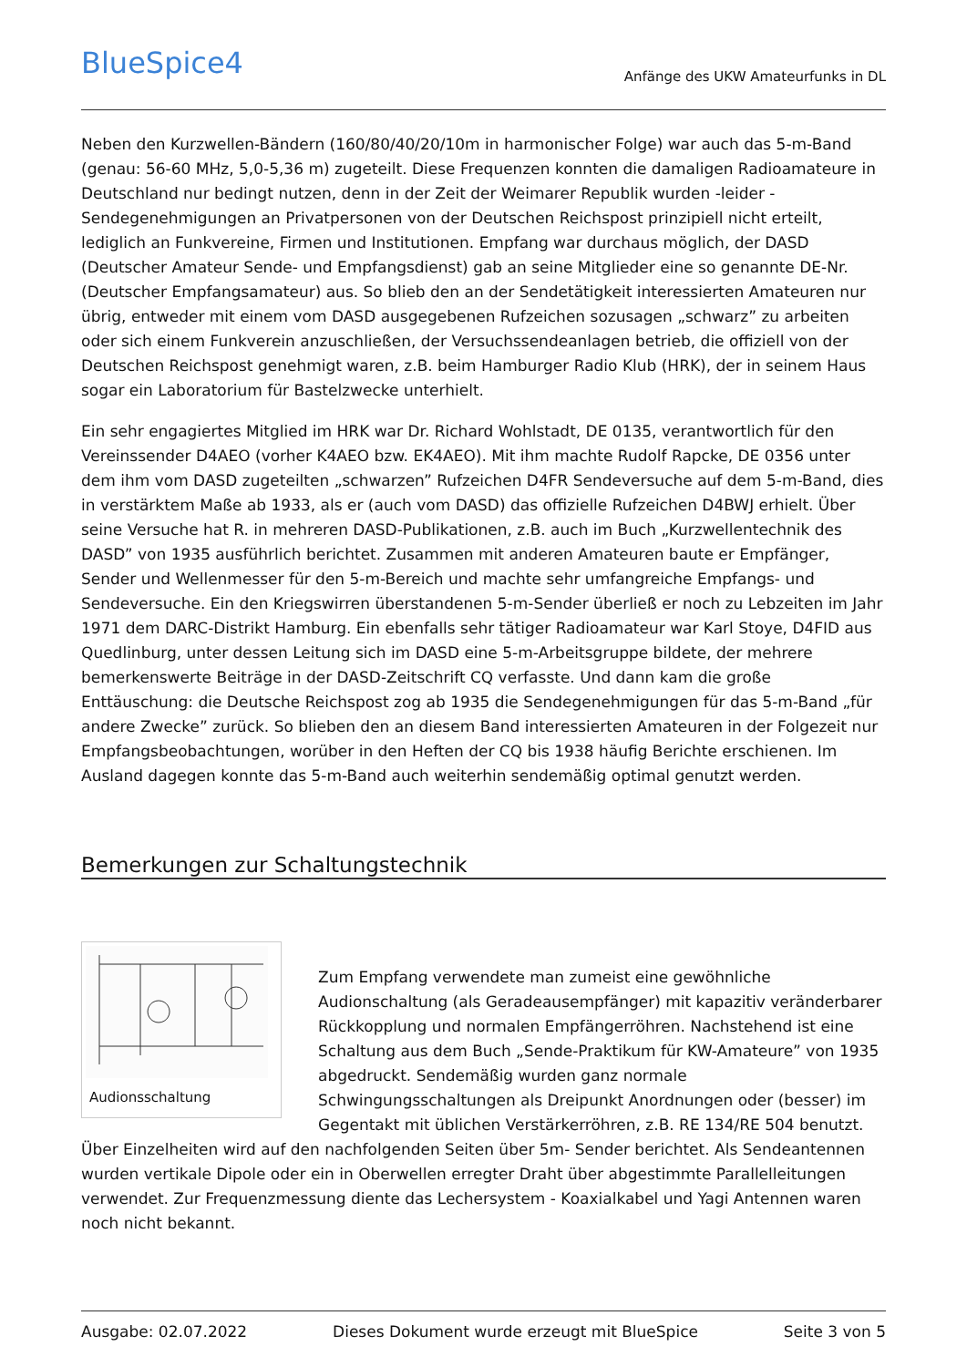BlueSpice4
Anfänge des UKW Amateurfunks in DL
Neben den Kurzwellen-Bändern (160/80/40/20/10m in harmonischer Folge) war auch das 5-m-Band (genau: 56-60 MHz, 5,0-5,36 m) zugeteilt. Diese Frequenzen konnten die damaligen Radioamateure in Deutschland nur bedingt nutzen, denn in der Zeit der Weimarer Republik wurden -leider - Sendegenehmigungen an Privatpersonen von der Deutschen Reichspost prinzipiell nicht erteilt, lediglich an Funkvereine, Firmen und Institutionen. Empfang war durchaus möglich, der DASD (Deutscher Amateur Sende- und Empfangsdienst) gab an seine Mitglieder eine so genannte DE-Nr. (Deutscher Empfangsamateur) aus. So blieb den an der Sendetätigkeit interessierten Amateuren nur übrig, entweder mit einem vom DASD ausgegebenen Rufzeichen sozusagen „schwarz” zu arbeiten oder sich einem Funkverein anzuschließen, der Versuchssendeanlagen betrieb, die offiziell von der Deutschen Reichspost genehmigt waren, z.B. beim Hamburger Radio Klub (HRK), der in seinem Haus sogar ein Laboratorium für Bastelzwecke unterhielt.
Ein sehr engagiertes Mitglied im HRK war Dr. Richard Wohlstadt, DE 0135, verantwortlich für den Vereinssender D4AEO (vorher K4AEO bzw. EK4AEO). Mit ihm machte Rudolf Rapcke, DE 0356 unter dem ihm vom DASD zugeteilten „schwarzen” Rufzeichen D4FR Sendeversuche auf dem 5-m-Band, dies in verstärktem Maße ab 1933, als er (auch vom DASD) das offizielle Rufzeichen D4BWJ erhielt. Über seine Versuche hat R. in mehreren DASD-Publikationen, z.B. auch im Buch „Kurzwellentechnik des DASD” von 1935 ausführlich berichtet. Zusammen mit anderen Amateuren baute er Empfänger, Sender und Wellenmesser für den 5-m-Bereich und machte sehr umfangreiche Empfangs- und Sendeversuche. Ein den Kriegswirren überstandenen 5-m-Sender überließ er noch zu Lebzeiten im Jahr 1971 dem DARC-Distrikt Hamburg. Ein ebenfalls sehr tätiger Radioamateur war Karl Stoye, D4FID aus Quedlinburg, unter dessen Leitung sich im DASD eine 5-m-Arbeitsgruppe bildete, der mehrere bemerkenswerte Beiträge in der DASD-Zeitschrift CQ verfasste. Und dann kam die große Enttäuschung: die Deutsche Reichspost zog ab 1935 die Sendegenehmigungen für das 5-m-Band „für andere Zwecke” zurück. So blieben den an diesem Band interessierten Amateuren in der Folgezeit nur Empfangsbeobachtungen, worüber in den Heften der CQ bis 1938 häufig Berichte erschienen. Im Ausland dagegen konnte das 5-m-Band auch weiterhin sendemäßig optimal genutzt werden.
Bemerkungen zur Schaltungstechnik
Audionsschaltung
Zum Empfang verwendete man zumeist eine gewöhnliche Audionschaltung (als Geradeausempfänger) mit kapazitiv veränderbarer Rückkopplung und normalen Empfängerröhren. Nachstehend ist eine Schaltung aus dem Buch „Sende-Praktikum für KW-Amateure” von 1935 abgedruckt. Sendemäßig wurden ganz normale Schwingungsschaltungen als Dreipunkt Anordnungen oder (besser) im Gegentakt mit üblichen Verstärkerröhren, z.B. RE 134/RE 504 benutzt. Über Einzelheiten wird auf den nachfolgenden Seiten über 5m- Sender berichtet. Als Sendeantennen wurden vertikale Dipole oder ein in Oberwellen erregter Draht über abgestimmte Parallelleitungen verwendet. Zur Frequenzmessung diente das Lechersystem - Koaxialkabel und Yagi Antennen waren noch nicht bekannt.
Ausgabe: 02.07.2022 Dieses Dokument wurde erzeugt mit BlueSpice Seite 3 von 5